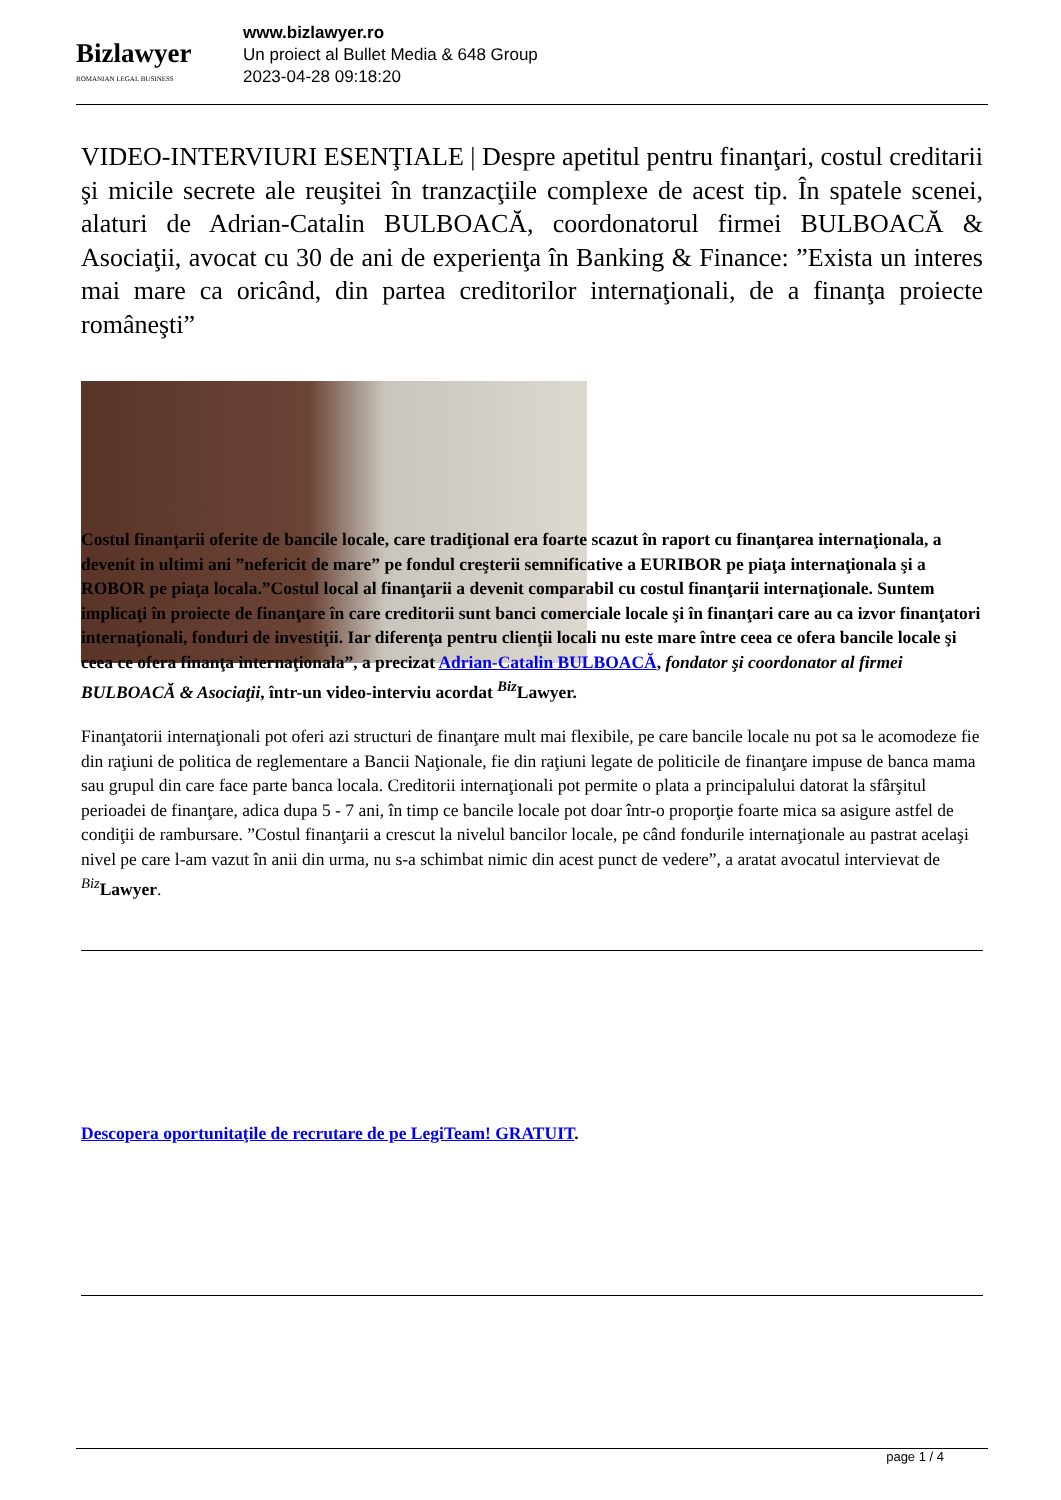Bizlawyer
ROMANIAN LEGAL BUSINESS
www.bizlawyer.ro
Un proiect al Bullet Media & 648 Group
2023-04-28 09:18:20
VIDEO-INTERVIURI ESENŢIALE | Despre apetitul pentru finanţari, costul creditarii şi micile secrete ale reuşitei în tranzacţiile complexe de acest tip. În spatele scenei, alaturi de Adrian-Catalin BULBOACĂ, coordonatorul firmei BULBOACĂ & Asociaţii, avocat cu 30 de ani de experienţa în Banking & Finance: ”Exista un interes mai mare ca oricând, din partea creditorilor internaţionali, de a finanţa proiecte româneşti”
Costul finanţarii oferite de bancile locale, care tradiţional era foarte scazut în raport cu finanţarea internaţionala, a devenit in ultimi ani ”nefericit de mare” pe fondul creşterii semnificative a EURIBOR pe piaţa internaţionala şi a ROBOR pe piaţa locala.”Costul local al finanţarii a devenit comparabil cu costul finanţarii internaţionale. Suntem implicaţi în proiecte de finanţare în care creditorii sunt banci comerciale locale şi în finanţari care au ca izvor finanţatori internaţionali, fonduri de investiţii. Iar diferenţa pentru clienţii locali nu este mare între ceea ce ofera bancile locale şi ceea ce ofera finanţa internaţionala”, a precizat Adrian-Catalin BULBOACĂ, fondator şi coordonator al firmei BULBOACĂ & Asociaţii, într-un video-interviu acordat <sup>Biz</sup>Lawyer.
Finanţatorii internaţionali pot oferi azi structuri de finanţare mult mai flexibile, pe care bancile locale nu pot sa le acomodeze fie din raţiuni de politica de reglementare a Bancii Naţionale, fie din raţiuni legate de politicile de finanţare impuse de banca mama sau grupul din care face parte banca locala. Creditorii internaţionali pot permite o plata a principalului datorat la sfârşitul perioadei de finanţare, adica dupa 5 - 7 ani, în timp ce bancile locale pot doar într-o proporţie foarte mica sa asigure astfel de condiţii de rambursare. ”Costul finanţarii a crescut la nivelul bancilor locale, pe când fondurile internaţionale au pastrat acelaşi nivel pe care l-am vazut în anii din urma, nu s-a schimbat nimic din acest punct de vedere”, a aratat avocatul intervievat de <sup>Biz</sup>Lawyer.
Descopera oportunitaţile de recrutare de pe LegiTeam! GRATUIT.
page 1 / 4